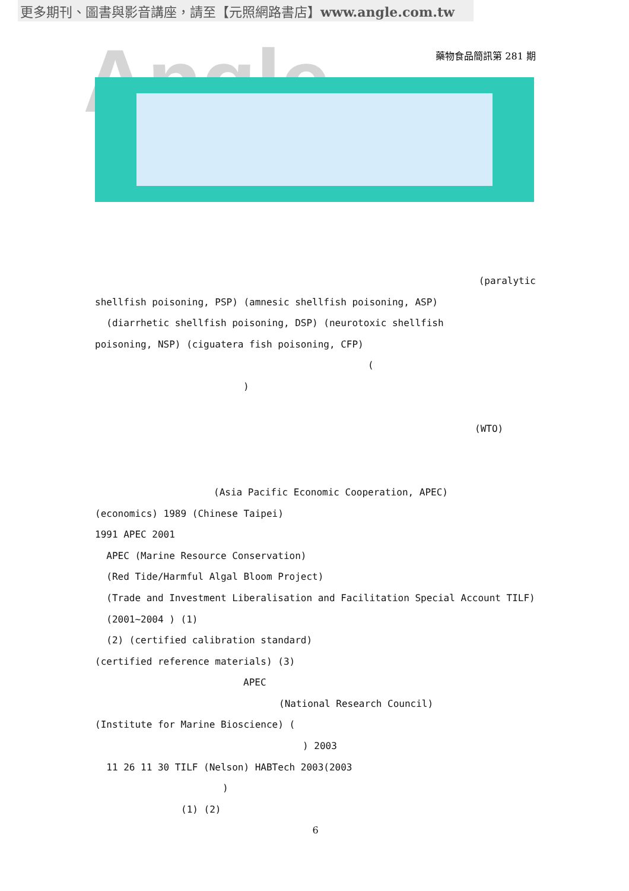更多期刊、圖書與影音講座，請至【元照網路書店】www.angle.com.tw
Angle
藥物食品簡訊第 281 期
(paralytic
shellfish poisoning, PSP) (amnesic shellfish poisoning, ASP)
(diarrhetic shellfish poisoning, DSP) (neurotoxic shellfish
poisoning, NSP) (ciguatera fish poisoning, CFP)
(
)
(WTO)
(Asia Pacific Economic Cooperation, APEC)
(economics) 1989 (Chinese Taipei)
1991 APEC 2001
APEC (Marine Resource Conservation)
(Red Tide/Harmful Algal Bloom Project)
(Trade and Investment Liberalisation and Facilitation Special Account TILF)
(2001~2004 ) (1)
(2) (certified calibration standard)
(certified reference materials) (3)
APEC
(National Research Council)
(Institute for Marine Bioscience) (
) 2003
11 26 11 30 TILF (Nelson) HABTech 2003(2003
)
(1) (2)
6